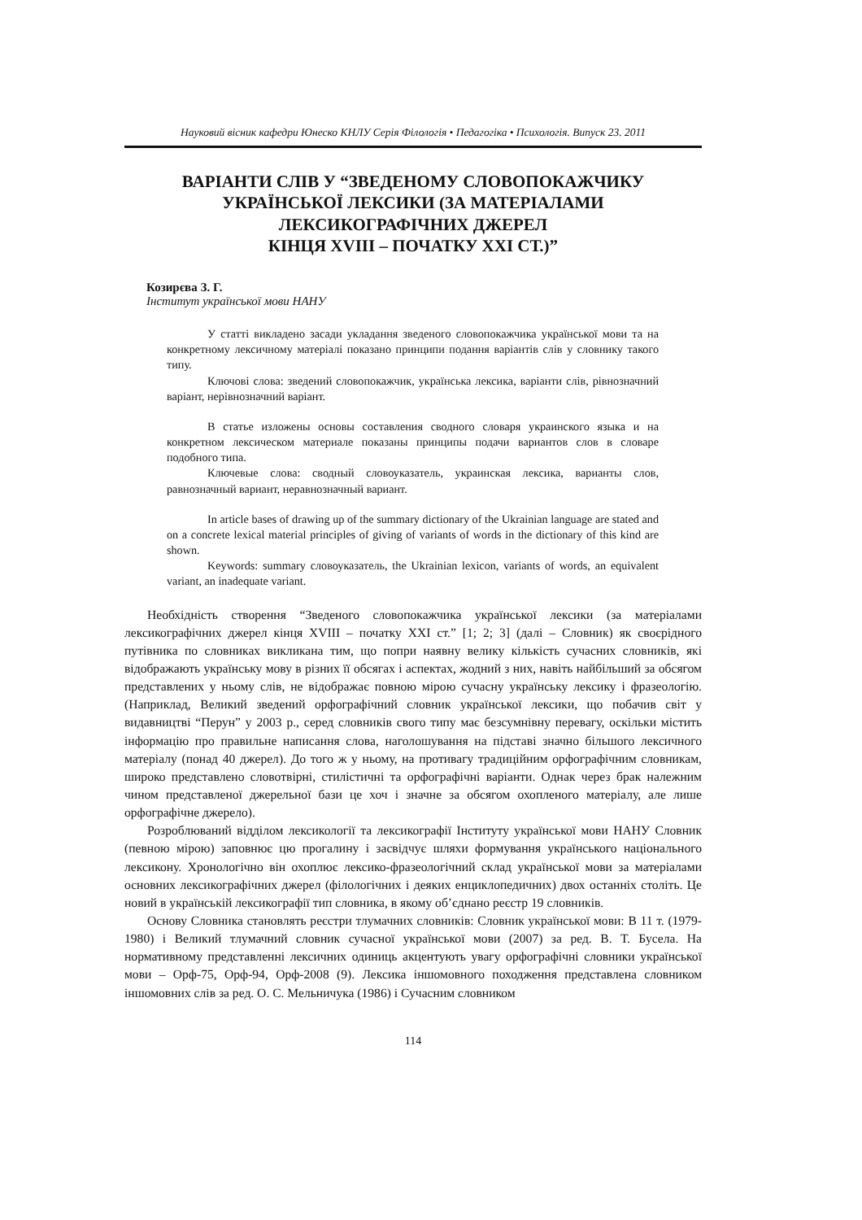Науковий вісник кафедри Юнеско КНЛУ Серія Філологія • Педагогіка • Психологія. Випуск 23. 2011
ВАРІАНТИ СЛІВ У “ЗВЕДЕНОМУ СЛОВОПОКАЖЧИКУ
УКРАЇНСЬКОЇ ЛЕКСИКИ (ЗА МАТЕРІАЛАМИ
ЛЕКСИКОГРАФІЧНИХ ДЖЕРЕЛ
КІНЦЯ XVIII – ПОЧАТКУ XXI СТ.)”
Козирєва З. Г.
Інститут української мови НАНУ
У статті викладено засади укладання зведеного словопокажчика української мови та на конкретному лексичному матеріалі показано принципи подання варіантів слів у словнику такого типу.
Ключові слова: зведений словопокажчик, українська лексика, варіанти слів, рівнозначний варіант, нерівнозначний варіант.
В статье изложены основы составления сводного словаря украинского языка и на конкретном лексическом материале показаны принципы подачи вариантов слов в словаре подобного типа.
Ключевые слова: сводный словоуказатель, украинская лексика, варианты слов, равнозначный вариант, неравнозначный вариант.
In article bases of drawing up of the summary dictionary of the Ukrainian language are stated and on a concrete lexical material principles of giving of variants of words in the dictionary of this kind are shown.
Keywords: summary словоуказатель, the Ukrainian lexicon, variants of words, an equivalent variant, an inadequate variant.
Необхідність створення “Зведеного словопокажчика української лексики (за матеріалами лексикографічних джерел кінця XVIII – початку XXI ст.” [1; 2; 3] (далі – Словник) як своєрідного путівника по словниках викликана тим, що попри наявну велику кількість сучасних словників, які відображають українську мову в різних її обсягах і аспектах, жодний з них, навіть найбільший за обсягом представлених у ньому слів, не відображає повною мірою сучасну українську лексику і фразеологію. (Наприклад, Великий зведений орфографічний словник української лексики, що побачив світ у видавництві “Перун” у 2003 р., серед словників свого типу має безсумнівну перевагу, оскільки містить інформацію про правильне написання слова, наголошування на підставі значно більшого лексичного матеріалу (понад 40 джерел). До того ж у ньому, на противагу традиційним орфографічним словникам, широко представлено словотвірні, стилістичні та орфографічні варіанти. Однак через брак належним чином представленої джерельної бази це хоч і значне за обсягом охопленого матеріалу, але лише орфографічне джерело).
Розроблюваний відділом лексикології та лексикографії Інституту української мови НАНУ Словник (певною мірою) заповнює цю прогалину і засвідчує шляхи формування українського національного лексикону. Хронологічно він охоплює лексико-фразеологічний склад української мови за матеріалами основних лексикографічних джерел (філологічних і деяких енциклопедичних) двох останніх століть. Це новий в українській лексикографії тип словника, в якому об’єднано реєстр 19 словників.
Основу Словника становлять реєстри тлумачних словників: Словник української мови: В 11 т. (1979-1980) і Великий тлумачний словник сучасної української мови (2007) за ред. В. Т. Бусела. На нормативному представленні лексичних одиниць акцентують увагу орфографічні словники української мови – Орф-75, Орф-94, Орф-2008 (9). Лексика іншомовного походження представлена словником іншомовних слів за ред. О. С. Мельничука (1986) і Сучасним словником
114